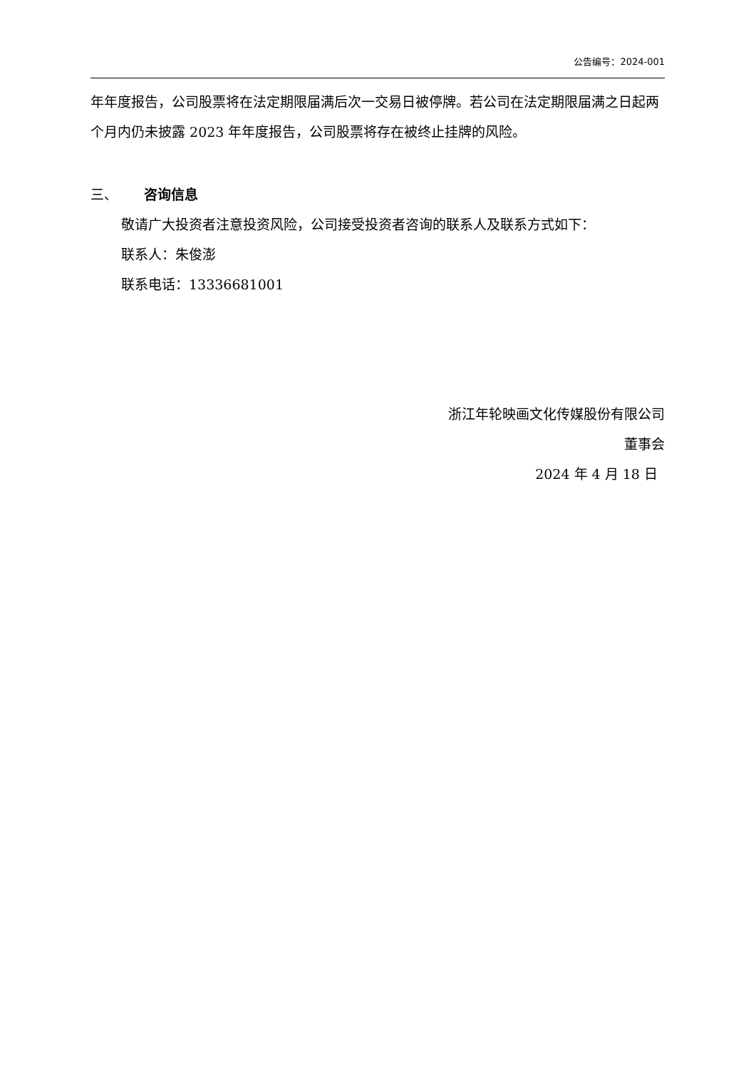公告编号：2024-001
年年度报告，公司股票将在法定期限届满后次一交易日被停牌。若公司在法定期限届满之日起两个月内仍未披露 2023 年年度报告，公司股票将存在被终止挂牌的风险。
三、 咨询信息
敬请广大投资者注意投资风险，公司接受投资者咨询的联系人及联系方式如下：
联系人：朱俊澎
联系电话：13336681001
浙江年轮映画文化传媒股份有限公司
董事会
2024 年 4 月 18 日